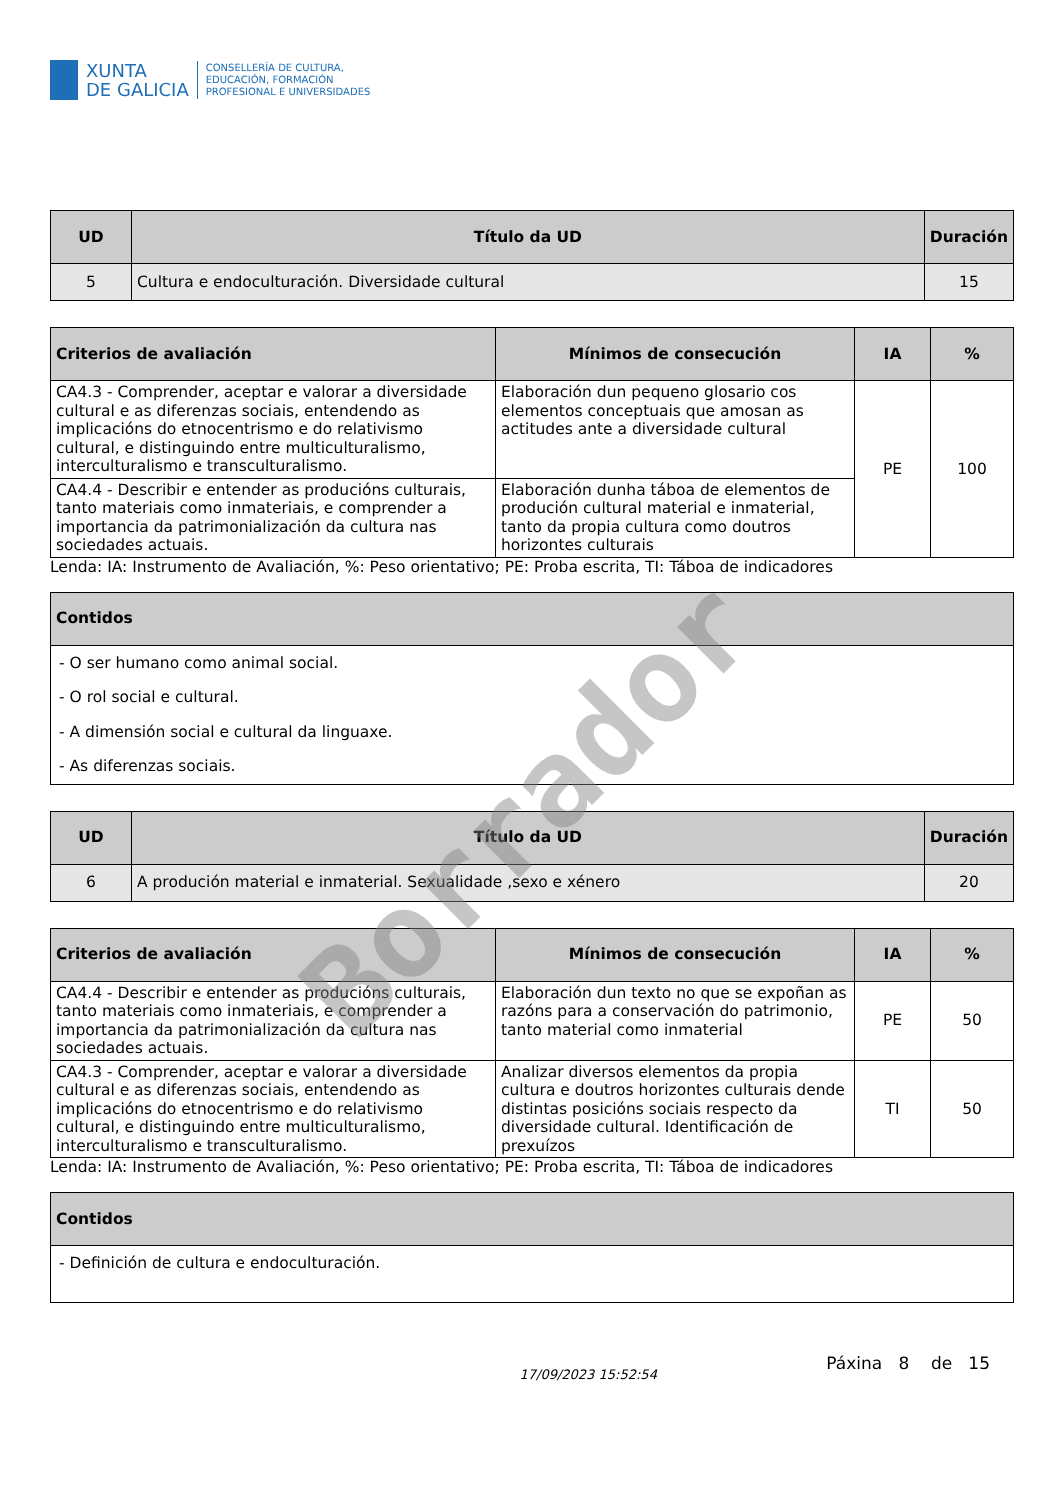XUNTA
DE GALICIA
CONSELLERÍA DE CULTURA,
EDUCACIÓN, FORMACIÓN
PROFESIONAL E UNIVERSIDADES
| UD | Título da UD | Duración |
| --- | --- | --- |
| 5 | Cultura e endoculturación. Diversidade cultural | 15 |
| Criterios de avaliación | Mínimos de consecución | IA | % |
| --- | --- | --- | --- |
| CA4.3 - Comprender, aceptar e valorar a diversidade cultural e as diferenzas sociais, entendendo as implicacións do etnocentrismo e do relativismo cultural, e distinguindo entre multiculturalismo, interculturalismo e transculturalismo. | Elaboración dun pequeno glosario cos elementos conceptuais que amosan as actitudes ante a diversidade cultural | PE | 100 |
| CA4.4 - Describir e entender as producións culturais, tanto materiais como inmateriais, e comprender a importancia da patrimonialización da cultura nas sociedades actuais. | Elaboración dunha táboa de elementos de produción cultural material e inmaterial, tanto da propia cultura como doutros horizontes culturais | | |
Lenda: IA: Instrumento de Avaliación, %: Peso orientativo; PE: Proba escrita, TI: Táboa de indicadores
| Contidos |
| --- |
| - O ser humano como animal social. - O rol social e cultural. - A dimensión social e cultural da linguaxe. - As diferenzas sociais. |
| UD | Título da UD | Duración |
| --- | --- | --- |
| 6 | A produción material e inmaterial. Sexualidade ,sexo e xénero | 20 |
| Criterios de avaliación | Mínimos de consecución | IA | % |
| --- | --- | --- | --- |
| CA4.4 - Describir e entender as producións culturais, tanto materiais como inmateriais, e comprender a importancia da patrimonialización da cultura nas sociedades actuais. | Elaboración dun texto no que se expoñan as razóns para a conservación do patrimonio, tanto material como inmaterial | PE | 50 |
| CA4.3 - Comprender, aceptar e valorar a diversidade cultural e as diferenzas sociais, entendendo as implicacións do etnocentrismo e do relativismo cultural, e distinguindo entre multiculturalismo, interculturalismo e transculturalismo. | Analizar diversos elementos da propia cultura e doutros horizontes culturais dende distintas posicións sociais respecto da diversidade cultural. Identificación de prexuízos | TI | 50 |
Lenda: IA: Instrumento de Avaliación, %: Peso orientativo; PE: Proba escrita, TI: Táboa de indicadores
| Contidos |
| --- |
| - Definición de cultura e endoculturación. |
17/09/2023 15:52:54 Páxina 8 de 15
Borrador